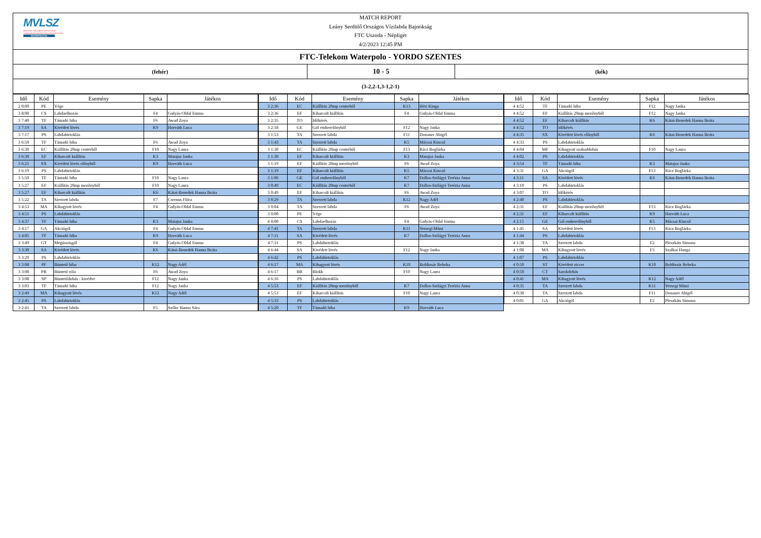MVLSZ
MAGYAR VÍZILABDA SZÖVETSÉG
HUNGARIAN WATER POLO FEDERATION
WATERPOLO.HU
MATCH REPORT
Leány Serdülő Országos Vízilabda Bajnokság
FTC Uszoda - Népliget
4/2/2023 12:45 PM
FTC-Telekom Waterpolo - YORDO SZENTES
(fehér)
10 - 5
(kék)
(3-2,2-1,3-1,2-1)
| Idő | Kód | Esemény | Sapka | Játékos |
| --- | --- | --- | --- | --- |
| 2 0:00 | PE | Vége | | |
| 3 8:00 | CS | Labdaelhozás | F4 | Gulyás-Oldal Emma |
| 3 7:40 | TF | Támadó hiba | F6 | Awad Zoya |
| 3 7:19 | SA | Kivédett lövés | K9 | Horváth Luca |
| 3 7:17 | PS | Labdabirtoklás | | |
| 3 6:50 | TF | Támadó hiba | F6 | Awad Zoya |
| 3 6:30 | EC | Kiállítás 20mp centerből | F10 | Nagy Laura |
| 3 6:30 | EF | Kiharcolt kiállítás | K3 | Matajsz Janka |
| 3 6:21 | SX | Kivédett lövés előnyből | K9 | Horváth Luca |
| 3 6:19 | PS | Labdabirtoklás | | |
| 3 5:50 | TF | Támadó hiba | F10 | Nagy Laura |
| 3 5:27 | EF | Kiállítás 20mp mezőnyből | F10 | Nagy Laura |
| 3 5:27 | EF | Kiharcolt kiállítás | K6 | Kátai-Benedek Hanna Beáta |
| 3 5:22 | TA | Szerzett labda | F7 | Csernus Flóra |
| 3 4:53 | MA | Kihagyott lövés | F4 | Gulyás-Oldal Emma |
| 3 4:51 | PS | Labdabirtoklás | | |
| 3 4:37 | TF | Támadó hiba | K3 | Matajsz Janka |
| 3 4:17 | GA | Akciógól | F4 | Gulyás-Oldal Emma |
| 3 4:05 | TF | Támadó hiba | K9 | Horváth Luca |
| 3 3:49 | GT | Megúszásgól | F4 | Gulyás-Oldal Emma |
| 3 3:30 | SA | Kivédett lövés | K6 | Kátai-Benedek Hanna Beáta |
| 3 3:29 | PS | Labdabirtoklás | | |
| 3 3:08 | PF | Büntető hiba | K12 | Nagy Adél |
| 3 3:08 | PR | Büntető róla | F6 | Awad Zoya |
| 3 3:08 | SP | Büntetődobás - kivédve | F12 | Nagy Janka |
| 3 3:03 | TF | Támadó hiba | F12 | Nagy Janka |
| 3 2:49 | MA | Kihagyott lövés | K12 | Nagy Adél |
| 3 2:45 | PS | Labdabirtoklás | | |
| 3 2:41 | TA | Szerzett labda | F5 | Szőke Hanna Sára |
| Idő | Kód | Esemény | Sapka | Játékos |
| --- | --- | --- | --- | --- |
| 3 2:36 | EC | Kiállítás 20mp centerből | K13 | Héri Kinga |
| 3 2:36 | EF | Kiharcolt kiállítás | F4 | Gulyás-Oldal Emma |
| 3 2:35 | TO | Időkérés | | |
| 3 2:18 | GE | Gól emberelőnyből | F12 | Nagy Janka |
| 3 1:53 | TA | Szerzett labda | F11 | Donauer Abigél |
| 3 1:43 | TA | Szerzett labda | K5 | Mácsai Kincső |
| 3 1:30 | EC | Kiállítás 20mp centerből | F13 | Rácz Boglárka |
| 3 1:30 | EF | Kiharcolt kiállítás | K3 | Matajsz Janka |
| 3 1:19 | EF | Kiállítás 20mp mezőnyből | F6 | Awad Zoya |
| 3 1:19 | EF | Kiharcolt kiállítás | K5 | Mácsai Kincső |
| 3 1:06 | GE | Gól emberelőnyből | K7 | Dallos-Szilágyi Terézia Anna |
| 3 0:49 | EC | Kiállítás 20mp centerből | K7 | Dallos-Szilágyi Terézia Anna |
| 3 0:49 | EF | Kiharcolt kiállítás | F6 | Awad Zoya |
| 3 0:29 | TA | Szerzett labda | K12 | Nagy Adél |
| 3 0:04 | TA | Szerzett labda | F6 | Awad Zoya |
| 3 0:00 | PE | Vége | | |
| 4 8:00 | CS | Labdaelhozás | F4 | Gulyás-Oldal Emma |
| 4 7:41 | TA | Szerzett labda | K11 | Versegi Mimi |
| 4 7:11 | SA | Kivédett lövés | K7 | Dallos-Szilágyi Terézia Anna |
| 4 7:11 | PS | Labdabirtoklás | | |
| 4 6:44 | SA | Kivédett lövés | F12 | Nagy Janka |
| 4 6:42 | PS | Labdabirtoklás | | |
| 4 6:17 | MA | Kihagyott lövés | K10 | Boldizsár Rebeka |
| 4 6:17 | BR | Blokk | F10 | Nagy Laura |
| 4 6:16 | PS | Labdabirtoklás | | |
| 4 5:53 | EF | Kiállítás 20mp mezőnyből | K7 | Dallos-Szilágyi Terézia Anna |
| 4 5:53 | EF | Kiharcolt kiállítás | F10 | Nagy Laura |
| 4 5:33 | PS | Labdabirtoklás | | |
| 4 5:20 | TF | Támadó hiba | K9 | Horváth Luca |
| Idő | Kód | Esemény | Sapka | Játékos |
| --- | --- | --- | --- | --- |
| 4 4:52 | TF | Támadó hiba | F12 | Nagy Janka |
| 4 4:52 | EF | Kiállítás 20mp mezőnyből | F12 | Nagy Janka |
| 4 4:52 | EF | Kiharcolt kiállítás | K6 | Kátai-Benedek Hanna Beáta |
| 4 4:52 | TO | Időkérés | | |
| 4 4:35 | SX | Kivédett lövés előnyből | K6 | Kátai-Benedek Hanna Beáta |
| 4 4:33 | PS | Labdabirtoklás | | |
| 4 4:04 | MF | Kihagyott szabaddobás | F10 | Nagy Laura |
| 4 4:02 | PS | Labdabirtoklás | | |
| 4 3:54 | TF | Támadó hiba | K3 | Matajsz Janka |
| 4 3:31 | GA | Akciógól | F13 | Rácz Boglárka |
| 4 3:11 | SA | Kivédett lövés | K6 | Kátai-Benedek Hanna Beáta |
| 4 3:10 | PS | Labdabirtoklás | | |
| 4 3:07 | TO | Időkérés | | |
| 4 2:40 | PS | Labdabirtoklás | | |
| 4 2:31 | EF | Kiállítás 20mp mezőnyből | F13 | Rácz Boglárka |
| 4 2:31 | EF | Kiharcolt kiállítás | K9 | Horváth Luca |
| 4 2:15 | GE | Gól emberelőnyből | K5 | Mácsai Kincső |
| 4 1:45 | SA | Kivédett lövés | F13 | Rácz Boglárka |
| 4 1:44 | PS | Labdabirtoklás | | |
| 4 1:38 | TA | Szerzett labda | F2 | Pleszkáts Simona |
| 4 1:08 | MA | Kihagyott lövés | F3 | Szalkai Hanga |
| 4 1:07 | PS | Labdabirtoklás | | |
| 4 0:50 | ST | Kivédett ziccer | K10 | Boldizsár Rebeka |
| 4 0:50 | CT | Sarokdobás | | |
| 4 0:41 | MA | Kihagyott lövés | K12 | Nagy Adél |
| 4 0:35 | TA | Szerzett labda | K11 | Versegi Mimi |
| 4 0:30 | TA | Szerzett labda | F11 | Donauer Abigél |
| 4 0:01 | GA | Akciógól | F2 | Pleszkáts Simona |